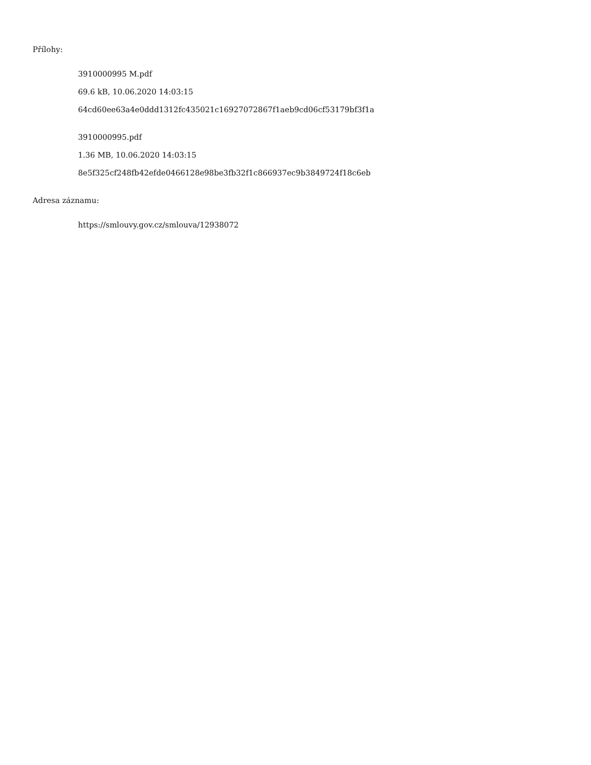Přílohy:
3910000995 M.pdf
69.6 kB, 10.06.2020 14:03:15
64cd60ee63a4e0ddd1312fc435021c16927072867f1aeb9cd06cf53179bf3f1a
3910000995.pdf
1.36 MB, 10.06.2020 14:03:15
8e5f325cf248fb42efde0466128e98be3fb32f1c866937ec9b3849724f18c6eb
Adresa záznamu:
https://smlouvy.gov.cz/smlouva/12938072